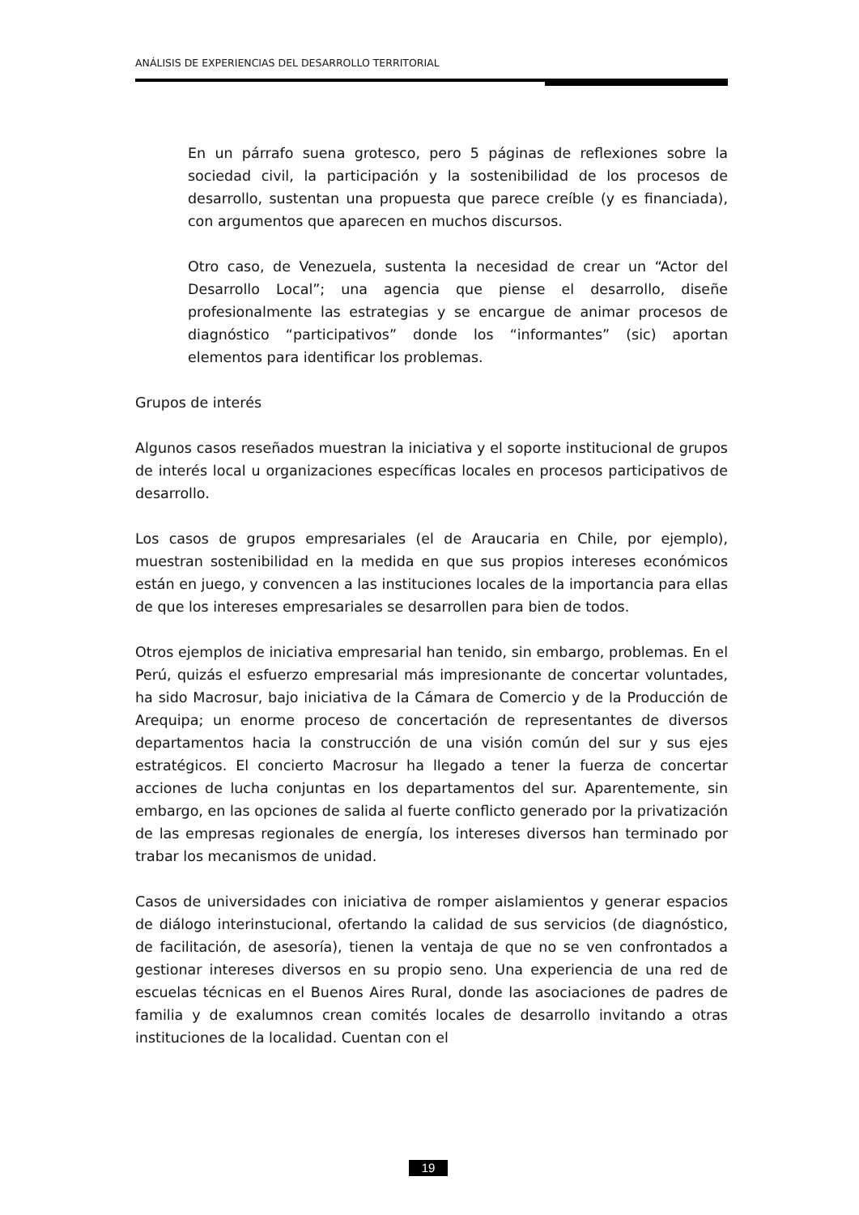ANÁLISIS DE EXPERIENCIAS DEL DESARROLLO TERRITORIAL
En un párrafo suena grotesco, pero 5 páginas de reflexiones sobre la sociedad civil, la participación y la sostenibilidad de los procesos de desarrollo, sustentan una propuesta que parece creíble (y es financiada), con argumentos que aparecen en muchos discursos.
Otro caso, de Venezuela, sustenta la necesidad de crear un “Actor del Desarrollo Local”; una agencia que piense el desarrollo, diseñe profesionalmente las estrategias y se encargue de animar procesos de diagnóstico “participativos” donde los “informantes” (sic) aportan elementos para identificar los problemas.
Grupos de interés
Algunos casos reseñados muestran la iniciativa y el soporte institucional de grupos de interés local u organizaciones específicas locales en procesos participativos de desarrollo.
Los casos de grupos empresariales (el de Araucaria en Chile, por ejemplo), muestran sostenibilidad en la medida en que sus propios intereses económicos están en juego, y convencen a las instituciones locales de la importancia para ellas de que los intereses empresariales se desarrollen para bien de todos.
Otros ejemplos de iniciativa empresarial han tenido, sin embargo, problemas. En el Perú, quizás el esfuerzo empresarial más impresionante de concertar voluntades, ha sido Macrosur, bajo iniciativa de la Cámara de Comercio y de la Producción de Arequipa; un enorme proceso de concertación de representantes de diversos departamentos hacia la construcción de una visión común del sur y sus ejes estratégicos. El concierto Macrosur ha llegado a tener la fuerza de concertar acciones de lucha conjuntas en los departamentos del sur. Aparentemente, sin embargo, en las opciones de salida al fuerte conflicto generado por la privatización de las empresas regionales de energía, los intereses diversos han terminado por trabar los mecanismos de unidad.
Casos de universidades con iniciativa de romper aislamientos y generar espacios de diálogo interinstucional, ofertando la calidad de sus servicios (de diagnóstico, de facilitación, de asesoría), tienen la ventaja de que no se ven confrontados a gestionar intereses diversos en su propio seno. Una experiencia de una red de escuelas técnicas en el Buenos Aires Rural, donde las asociaciones de padres de familia y de exalumnos crean comités locales de desarrollo invitando a otras instituciones de la localidad. Cuentan con el
19